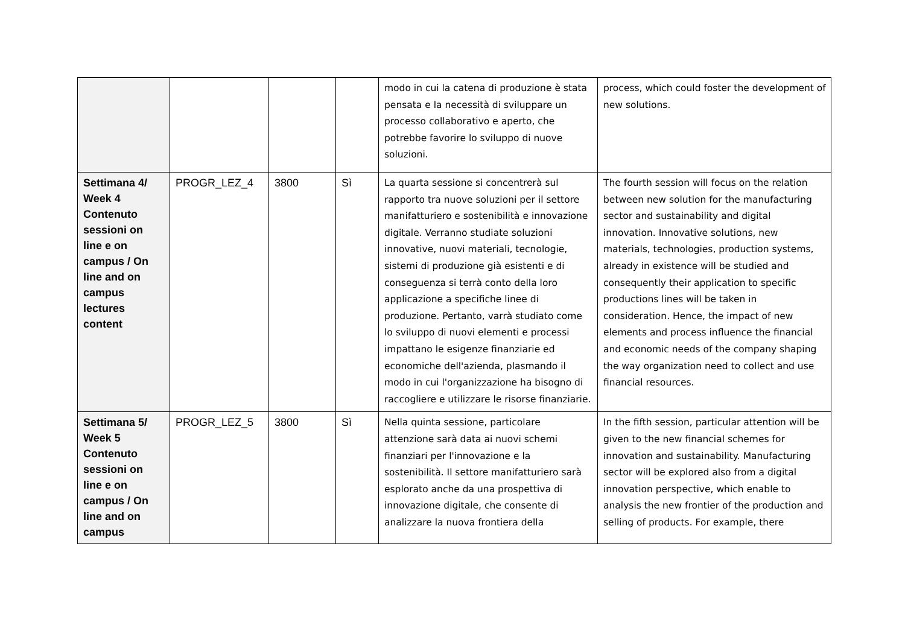| | | | | modo in cui la catena di produzione è stata pensata e la necessità di sviluppare un processo collaborativo e aperto, che potrebbe favorire lo sviluppo di nuove soluzioni. | process, which could foster the development of new solutions. |
| Settimana 4/ Week 4 Contenuto sessioni on line e on campus / On line and on campus lectures content | PROGR_LEZ_4 | 3800 | Sì | La quarta sessione si concentrerà sul rapporto tra nuove soluzioni per il settore manifatturiero e sostenibilità e innovazione digitale. Verranno studiate soluzioni innovative, nuovi materiali, tecnologie, sistemi di produzione già esistenti e di conseguenza si terrà conto della loro applicazione a specifiche linee di produzione. Pertanto, varrà studiato come lo sviluppo di nuovi elementi e processi impattano le esigenze finanziarie ed economiche dell'azienda, plasmando il modo in cui l'organizzazione ha bisogno di raccogliere e utilizzare le risorse finanziarie. | The fourth session will focus on the relation between new solution for the manufacturing sector and sustainability and digital innovation. Innovative solutions, new materials, technologies, production systems, already in existence will be studied and consequently their application to specific productions lines will be taken in consideration. Hence, the impact of new elements and process influence the financial and economic needs of the company shaping the way organization need to collect and use financial resources. |
| Settimana 5/ Week 5 Contenuto sessioni on line e on campus / On line and on campus | PROGR_LEZ_5 | 3800 | Sì | Nella quinta sessione, particolare attenzione sarà data ai nuovi schemi finanziari per l'innovazione e la sostenibilità. Il settore manifatturiero sarà esplorato anche da una prospettiva di innovazione digitale, che consente di analizzare la nuova frontiera della | In the fifth session, particular attention will be given to the new financial schemes for innovation and sustainability. Manufacturing sector will be explored also from a digital innovation perspective, which enable to analysis the new frontier of the production and selling of products. For example, there |